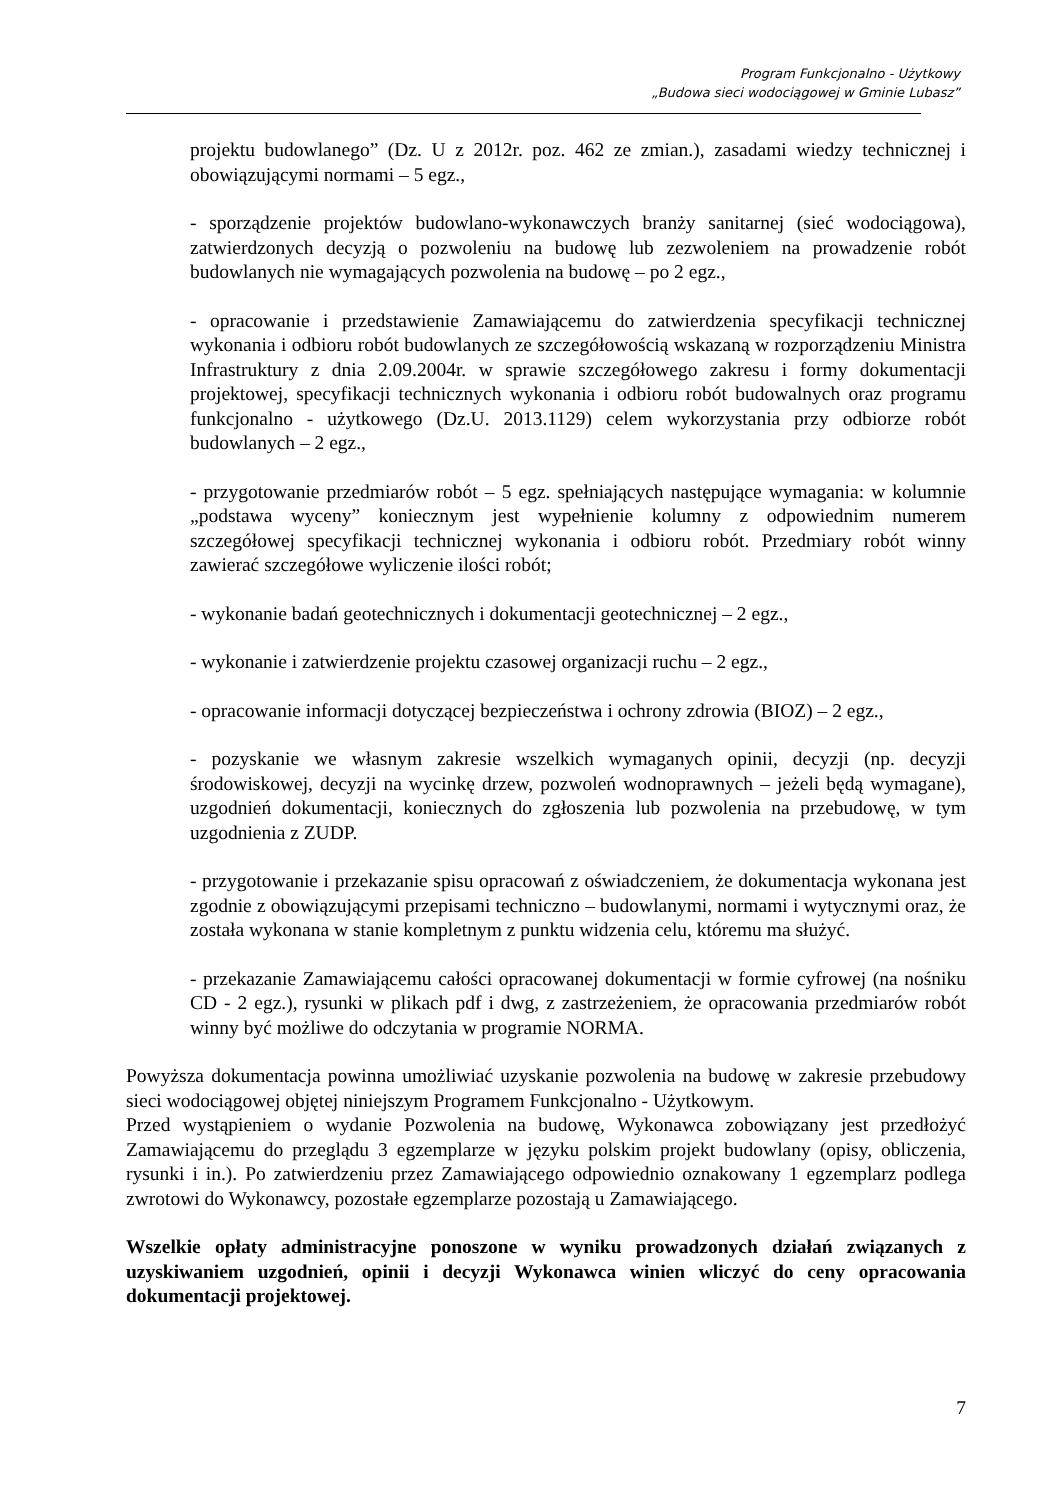Program Funkcjonalno - Użytkowy
„Budowa sieci wodociągowej w Gminie Lubasz”
projektu budowlanego” (Dz. U z 2012r. poz. 462 ze zmian.), zasadami wiedzy technicznej i obowiązującymi normami – 5 egz.,
- sporządzenie projektów budowlano-wykonawczych branży sanitarnej (sieć wodociągowa), zatwierdzonych decyzją o pozwoleniu na budowę lub zezwoleniem na prowadzenie robót budowlanych nie wymagających pozwolenia na budowę – po 2 egz.,
- opracowanie i przedstawienie Zamawiającemu do zatwierdzenia specyfikacji technicznej wykonania i odbioru robót budowlanych ze szczegółowością wskazaną w rozporządzeniu Ministra Infrastruktury z dnia 2.09.2004r. w sprawie szczegółowego zakresu i formy dokumentacji projektowej, specyfikacji technicznych wykonania i odbioru robót budowalnych oraz programu funkcjonalno - użytkowego (Dz.U. 2013.1129) celem wykorzystania przy odbiorze robót budowlanych – 2 egz.,
- przygotowanie przedmiarów robót – 5 egz. spełniających następujące wymagania: w kolumnie „podstawa wyceny” koniecznym jest wypełnienie kolumny z odpowiednim numerem szczegółowej specyfikacji technicznej wykonania i odbioru robót. Przedmiary robót winny zawierać szczegółowe wyliczenie ilości robót;
- wykonanie badań geotechnicznych i dokumentacji geotechnicznej – 2 egz.,
- wykonanie i zatwierdzenie projektu czasowej organizacji ruchu – 2 egz.,
- opracowanie informacji dotyczącej bezpieczeństwa i ochrony zdrowia (BIOZ) – 2 egz.,
- pozyskanie we własnym zakresie wszelkich wymaganych opinii, decyzji (np. decyzji środowiskowej, decyzji na wycinkę drzew, pozwoleń wodnoprawnych – jeżeli będą wymagane), uzgodnień dokumentacji, koniecznych do zgłoszenia lub pozwolenia na przebudowę, w tym uzgodnienia z ZUDP.
- przygotowanie i przekazanie spisu opracowań z oświadczeniem, że dokumentacja wykonana jest zgodnie z obowiązującymi przepisami techniczno – budowlanymi, normami i wytycznymi oraz, że została wykonana w stanie kompletnym z punktu widzenia celu, któremu ma służyć.
- przekazanie Zamawiającemu całości opracowanej dokumentacji w formie cyfrowej (na nośniku CD - 2 egz.), rysunki w plikach pdf i dwg, z zastrzeżeniem, że opracowania przedmiarów robót winny być możliwe do odczytania w programie NORMA.
Powyższa dokumentacja powinna umożliwiać uzyskanie pozwolenia na budowę w zakresie przebudowy sieci wodociągowej objętej niniejszym Programem Funkcjonalno - Użytkowym.
Przed wystąpieniem o wydanie Pozwolenia na budowę, Wykonawca zobowiązany jest przedłożyć Zamawiającemu do przeglądu 3 egzemplarze w języku polskim projekt budowlany (opisy, obliczenia, rysunki i in.). Po zatwierdzeniu przez Zamawiającego odpowiednio oznakowany 1 egzemplarz podlega zwrotowi do Wykonawcy, pozostałe egzemplarze pozostają u Zamawiającego.
Wszelkie opłaty administracyjne ponoszone w wyniku prowadzonych działań związanych z uzyskiwaniem uzgodnień, opinii i decyzji Wykonawca winien wliczyć do ceny opracowania dokumentacji projektowej.
7